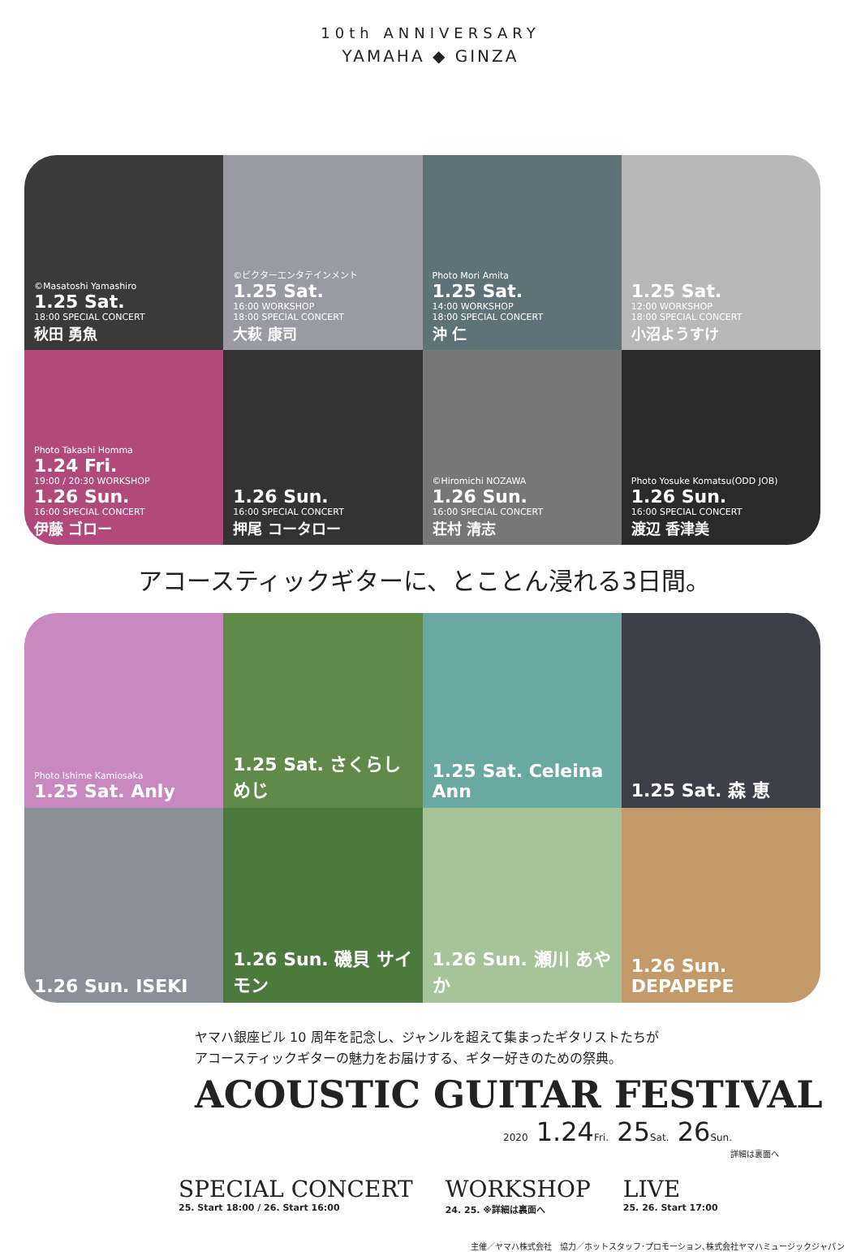10th ANNIVERSARY
YAMAHA ◆ GINZA
©Masatoshi Yamashiro
1.25 Sat.
18:00 SPECIAL CONCERT
秋田 勇魚
©ビクターエンタテインメント
1.25 Sat.
16:00 WORKSHOP
18:00 SPECIAL CONCERT
大萩 康司
Photo Mori Amita
1.25 Sat.
14:00 WORKSHOP
18:00 SPECIAL CONCERT
沖 仁
1.25 Sat.
12:00 WORKSHOP
18:00 SPECIAL CONCERT
小沼ようすけ
Photo Takashi Homma
1.24 Fri.
19:00 / 20:30 WORKSHOP
1.26 Sun.
16:00 SPECIAL CONCERT
伊藤 ゴロー
1.26 Sun.
16:00 SPECIAL CONCERT
押尾 コータロー
©Hiromichi NOZAWA
1.26 Sun.
16:00 SPECIAL CONCERT
荘村 清志
Photo Yosuke Komatsu(ODD JOB)
1.26 Sun.
16:00 SPECIAL CONCERT
渡辺 香津美
アコースティックギターに、とことん浸れる3日間。
Photo Ishime Kamiosaka
1.25 Sat. Anly
1.25 Sat. さくらしめじ
1.25 Sat. Celeina Ann
1.25 Sat. 森 恵
1.26 Sun. ISEKI
1.26 Sun. 磯貝 サイモン
1.26 Sun. 瀬川 あやか
1.26 Sun. DEPAPEPE
ヤマハ銀座ビル 10 周年を記念し、ジャンルを超えて集まったギタリストたちが
アコースティックギターの魅力をお届けする、ギター好きのための祭典。
ACOUSTIC GUITAR FESTIVAL
2020 1.24Fri. 25Sat. 26Sun.
詳細は裏面へ
SPECIAL CONCERT
25. Start 18:00 / 26. Start 16:00
WORKSHOP
24. 25. ※詳細は裏面へ
LIVE
25. 26. Start 17:00
主催／ヤマハ株式会社　協力／ホットスタッフ･プロモーション､株式会社ヤマハミュージックジャパン